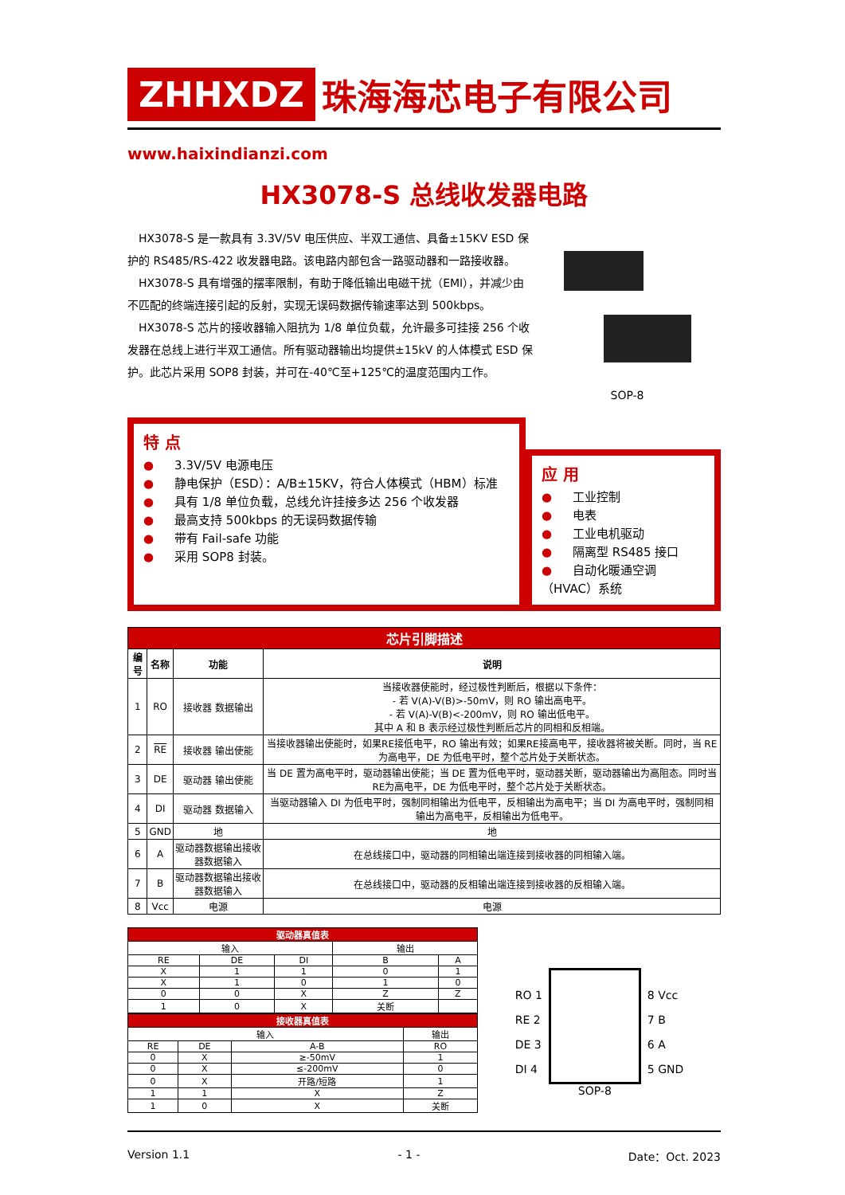ZHHXDZ 珠海海芯电子有限公司
www.haixindianzi.com
HX3078-S 总线收发器电路
HX3078-S 是一款具有 3.3V/5V 电压供应、半双工通信、具备±15KV ESD 保护的 RS485/RS-422 收发器电路。该电路内部包含一路驱动器和一路接收器。
HX3078-S 具有增强的摆率限制，有助于降低输出电磁干扰（EMI），并减少由不匹配的终端连接引起的反射，实现无误码数据传输速率达到 500kbps。
HX3078-S 芯片的接收器输入阻抗为 1/8 单位负载，允许最多可挂接 256 个收发器在总线上进行半双工通信。所有驱动器输出均提供±15kV 的人体模式 ESD 保护。此芯片采用 SOP8 封装，并可在-40℃至+125℃的温度范围内工作。
SOP-8
特 点
● 3.3V/5V 电源电压
● 静电保护（ESD）：A/B±15KV，符合人体模式（HBM）标准
● 具有 1/8 单位负载，总线允许挂接多达 256 个收发器
● 最高支持 500kbps 的无误码数据传输
● 带有 Fail-safe 功能
● 采用 SOP8 封装。
应 用
● 工业控制
● 电表
● 工业电机驱动
● 隔离型 RS485 接口
● 自动化暖通空调（HVAC）系统
| 芯片引脚描述 | | | |
| 编号 | 名称 | 功能 | 说明 |
| 1 | RO | 接收器 数据输出 | 当接收器使能时，经过极性判断后，根据以下条件： - 若 V(A)-V(B)>-50mV，则 RO 输出高电平。 - 若 V(A)-V(B)<-200mV，则 RO 输出低电平。 其中 A 和 B 表示经过极性判断后芯片的同相和反相端。 |
| 2 | RE | 接收器 输出使能 | 当接收器输出使能时，如果RE接低电平，RO 输出有效；如果RE接高电平，接收器将被关断。同时，当 RE 为高电平，DE 为低电平时，整个芯片处于关断状态。 |
| 3 | DE | 驱动器 输出使能 | 当 DE 置为高电平时，驱动器输出使能；当 DE 置为低电平时，驱动器关断，驱动器输出为高阻态。同时当RE为高电平，DE 为低电平时，整个芯片处于关断状态。 |
| 4 | DI | 驱动器 数据输入 | 当驱动器输入 DI 为低电平时，强制同相输出为低电平，反相输出为高电平；当 DI 为高电平时，强制同相输出为高电平，反相输出为低电平。 |
| 5 | GND | 地 | 地 |
| 6 | A | 驱动器数据输出接收器数据输入 | 在总线接口中，驱动器的同相输出端连接到接收器的同相输入端。 |
| 7 | B | 驱动器数据输出接收器数据输入 | 在总线接口中，驱动器的反相输出端连接到接收器的反相输入端。 |
| 8 | Vcc | 电源 | 电源 |
| 驱动器真值表 | | | | |
| 输入 | | | 输出 | |
| RE | DE | DI | B | A |
| X | 1 | 1 | 0 | 1 |
| X | 1 | 0 | 1 | 0 |
| 0 | 0 | X | Z | Z |
| 1 | 0 | X | 关断 | |
| 接收器真值表 | | | |
| 输入 | | | 输出 |
| RE | DE | A-B | RO |
| 0 | X | ≥-50mV | 1 |
| 0 | X | ≤-200mV | 0 |
| 0 | X | 开路/短路 | 1 |
| 1 | 1 | X | Z |
| 1 | 0 | X | 关断 |
RO 1
RE 2
DE 3
DI 4
SOP-8
8 Vcc
7 B
6 A
5 GND
Version 1.1 - 1 - Date：Oct. 2023